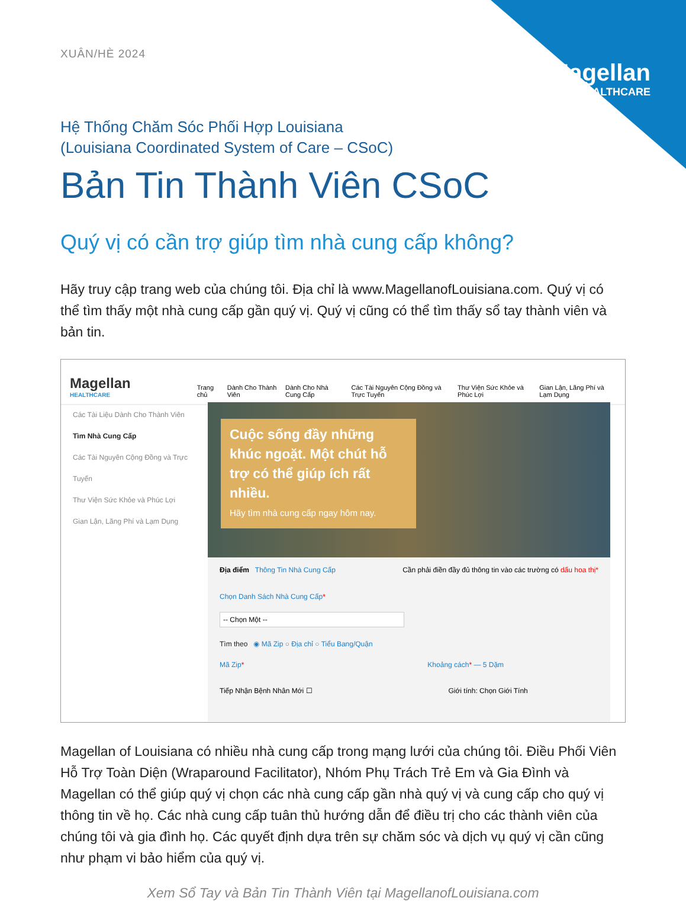Magellan
HEALTHCARE
XUÂN/HÈ 2024
Hệ Thống Chăm Sóc Phối Hợp Louisiana
(Louisiana Coordinated System of Care – CSoC)
Bản Tin Thành Viên CSoC
Quý vị có cần trợ giúp tìm nhà cung cấp không?
Hãy truy cập trang web của chúng tôi. Địa chỉ là www.MagellanofLouisiana.com. Quý vị có thể tìm thấy một nhà cung cấp gần quý vị. Quý vị cũng có thể tìm thấy sổ tay thành viên và bản tin.
Magellan
HEALTHCARE
Trang chủ Dành Cho Thành Viên Dành Cho Nhà Cung Cấp Các Tài Nguyên Cộng Đồng và Trực Tuyến Thư Viện Sức Khỏe và Phúc Lợi Gian Lận, Lãng Phí và Lạm Dụng
Các Tài Liệu Dành Cho Thành Viên
Tìm Nhà Cung Cấp
Các Tài Nguyên Cộng Đồng và Trực Tuyến
Thư Viện Sức Khỏe và Phúc Lợi
Gian Lận, Lãng Phí và Lạm Dụng
Cuộc sống đầy những khúc ngoặt. Một chút hỗ trợ có thể giúp ích rất nhiều.
Hãy tìm nhà cung cấp ngay hôm nay.
Địa điểm Thông Tin Nhà Cung Cấp Cần phải điền đầy đủ thông tin vào các trường có dấu hoa thị*
Chọn Danh Sách Nhà Cung Cấp*
-- Chọn Một --
Tìm theo ◉ Mã Zip ○ Địa chỉ ○ Tiểu Bang/Quận
Mã Zip* Khoảng cách* — 5 Dặm
Tiếp Nhận Bệnh Nhân Mới ☐ Giới tính: Chọn Giới Tính
Magellan of Louisiana có nhiều nhà cung cấp trong mạng lưới của chúng tôi. Điều Phối Viên Hỗ Trợ Toàn Diện (Wraparound Facilitator), Nhóm Phụ Trách Trẻ Em và Gia Đình và Magellan có thể giúp quý vị chọn các nhà cung cấp gần nhà quý vị và cung cấp cho quý vị thông tin về họ. Các nhà cung cấp tuân thủ hướng dẫn để điều trị cho các thành viên của chúng tôi và gia đình họ. Các quyết định dựa trên sự chăm sóc và dịch vụ quý vị cần cũng như phạm vi bảo hiểm của quý vị.
Xem Sổ Tay và Bản Tin Thành Viên tại MagellanofLouisiana.com